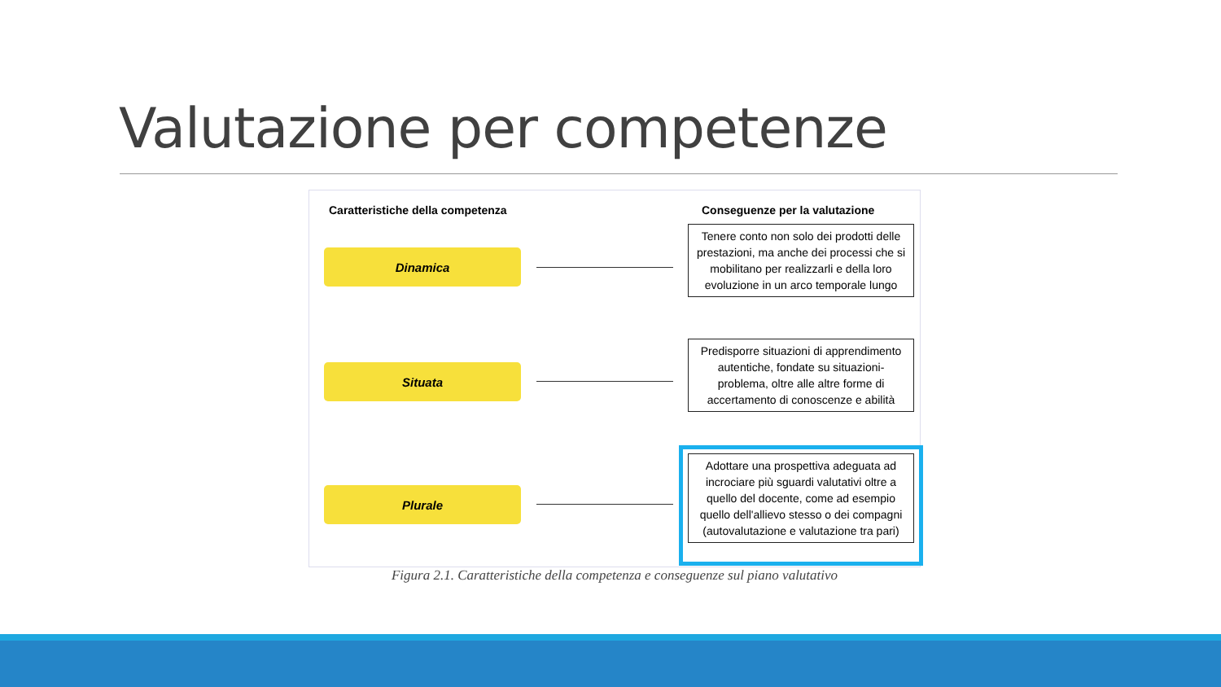Valutazione per competenze
Caratteristiche della competenza
Conseguenze per la valutazione
Dinamica
Tenere conto non solo dei prodotti delle prestazioni, ma anche dei processi che si mobilitano per realizzarli e della loro evoluzione in un arco temporale lungo
Situata
Predisporre situazioni di apprendimento autentiche, fondate su situazioni-problema, oltre alle altre forme di accertamento di conoscenze e abilità
Plurale
Adottare una prospettiva adeguata ad incrociare più sguardi valutativi oltre a quello del docente, come ad esempio quello dell'allievo stesso o dei compagni (autovalutazione e valutazione tra pari)
Figura 2.1. Caratteristiche della competenza e conseguenze sul piano valutativo